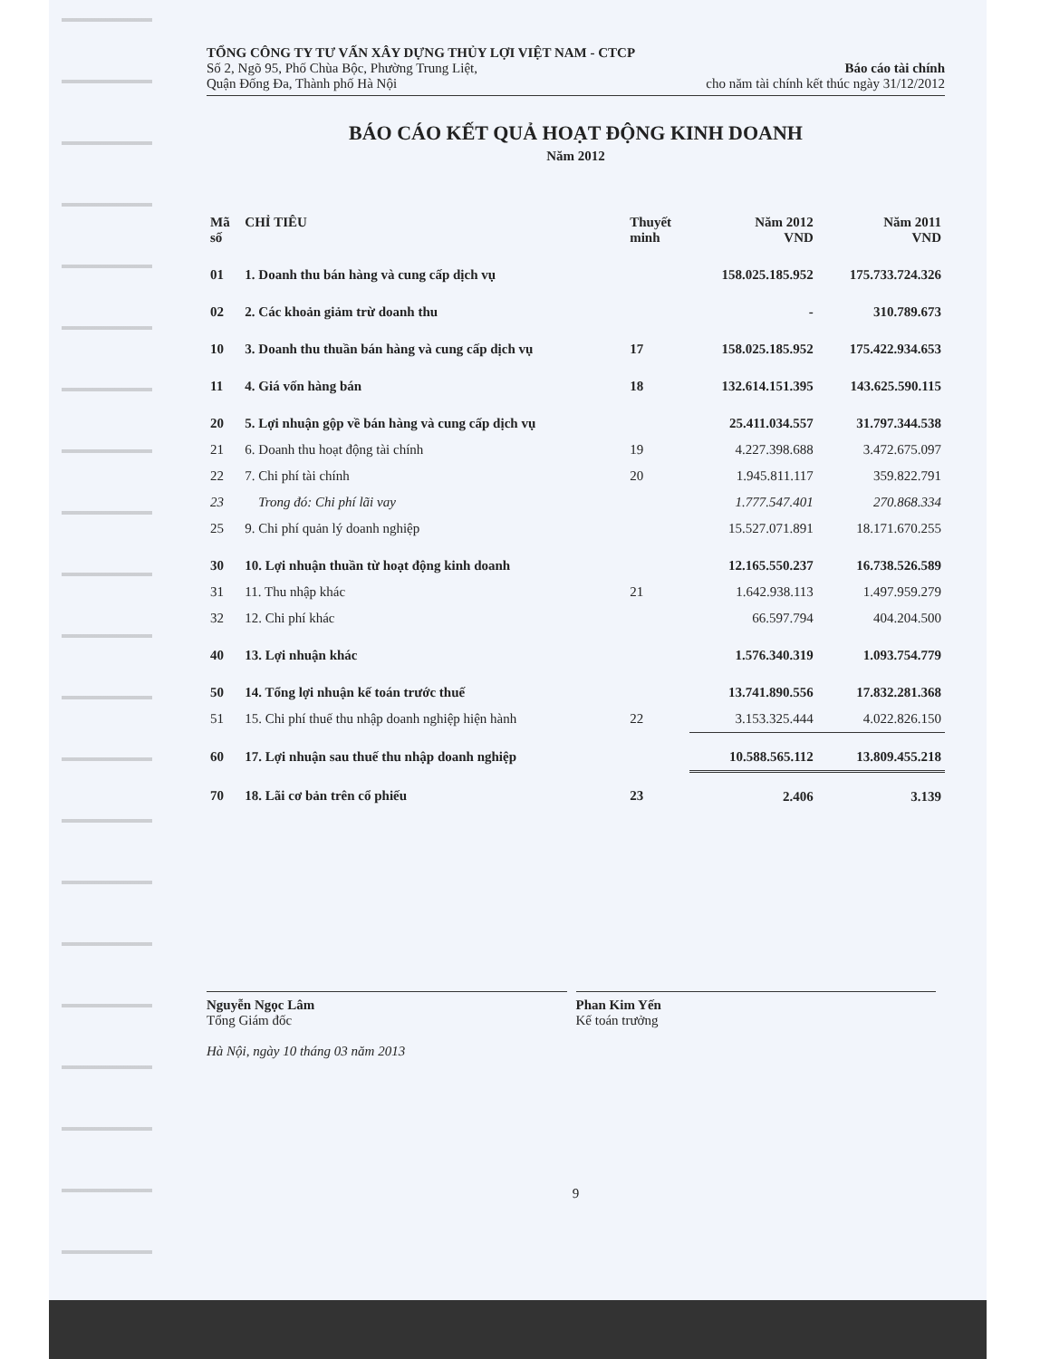TỔNG CÔNG TY TƯ VẤN XÂY DỰNG THỦY LỢI VIỆT NAM - CTCP
Số 2, Ngõ 95, Phố Chùa Bộc, Phường Trung Liệt, Báo cáo tài chính
Quận Đống Đa, Thành phố Hà Nội cho năm tài chính kết thúc ngày 31/12/2012
BÁO CÁO KẾT QUẢ HOẠT ĐỘNG KINH DOANH
Năm 2012
| Mã số | CHỈ TIÊU | Thuyết minh | Năm 2012 VND | Năm 2011 VND |
| --- | --- | --- | --- | --- |
| 01 | 1. Doanh thu bán hàng và cung cấp dịch vụ | | 158.025.185.952 | 175.733.724.326 |
| 02 | 2. Các khoản giảm trừ doanh thu | | - | 310.789.673 |
| 10 | 3. Doanh thu thuần bán hàng và cung cấp dịch vụ | 17 | 158.025.185.952 | 175.422.934.653 |
| 11 | 4. Giá vốn hàng bán | 18 | 132.614.151.395 | 143.625.590.115 |
| 20 | 5. Lợi nhuận gộp về bán hàng và cung cấp dịch vụ | | 25.411.034.557 | 31.797.344.538 |
| 21 | 6. Doanh thu hoạt động tài chính | 19 | 4.227.398.688 | 3.472.675.097 |
| 22 | 7. Chi phí tài chính | 20 | 1.945.811.117 | 359.822.791 |
| 23 | Trong đó: Chi phí lãi vay | | 1.777.547.401 | 270.868.334 |
| 25 | 9. Chi phí quản lý doanh nghiệp | | 15.527.071.891 | 18.171.670.255 |
| 30 | 10. Lợi nhuận thuần từ hoạt động kinh doanh | | 12.165.550.237 | 16.738.526.589 |
| 31 | 11. Thu nhập khác | 21 | 1.642.938.113 | 1.497.959.279 |
| 32 | 12. Chi phí khác | | 66.597.794 | 404.204.500 |
| 40 | 13. Lợi nhuận khác | | 1.576.340.319 | 1.093.754.779 |
| 50 | 14. Tổng lợi nhuận kế toán trước thuế | | 13.741.890.556 | 17.832.281.368 |
| 51 | 15. Chi phí thuế thu nhập doanh nghiệp hiện hành | 22 | 3.153.325.444 | 4.022.826.150 |
| 60 | 17. Lợi nhuận sau thuế thu nhập doanh nghiệp | | 10.588.565.112 | 13.809.455.218 |
| 70 | 18. Lãi cơ bản trên cổ phiếu | 23 | 2.406 | 3.139 |
Nguyễn Ngọc Lâm
Tổng Giám đốc
Hà Nội, ngày 10 tháng 03 năm 2013
Phan Kim Yến
Kế toán trưởng
9